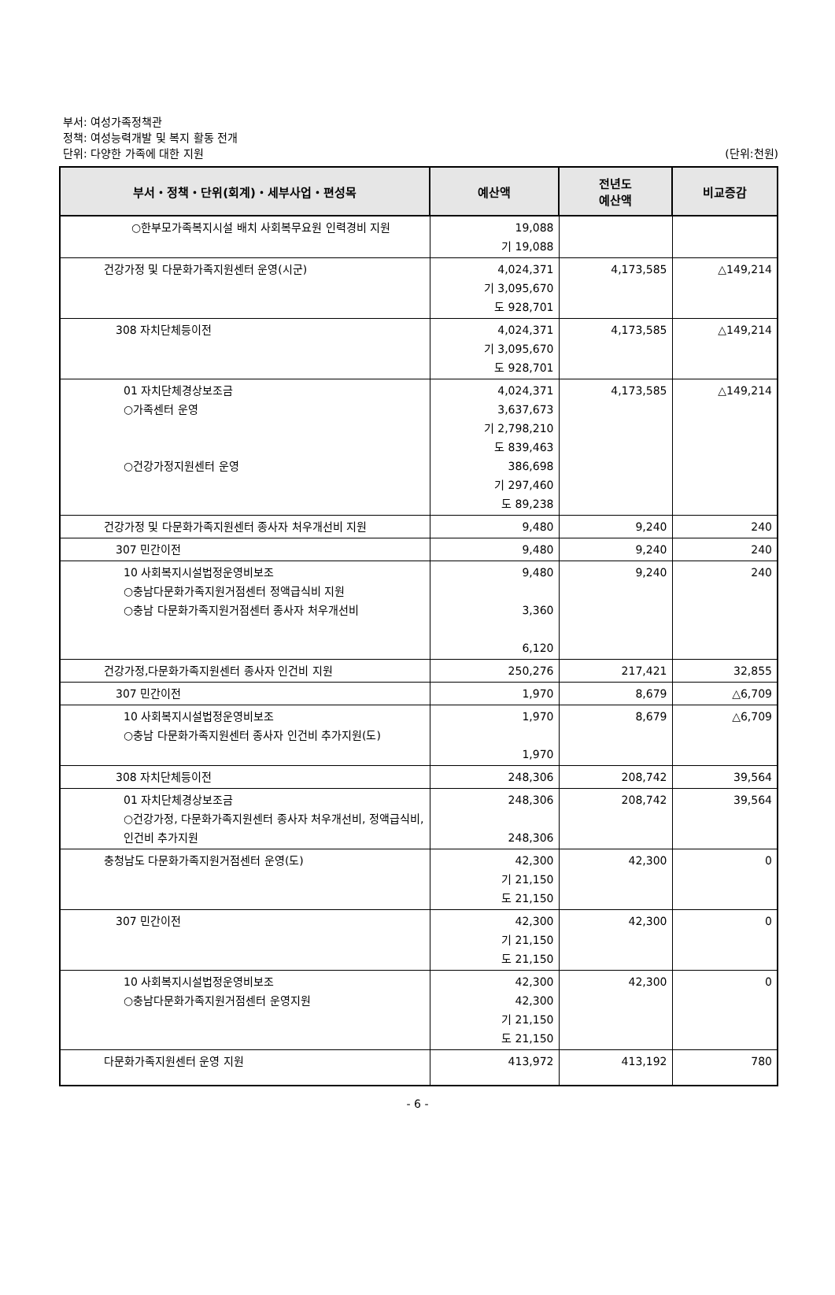부서: 여성가족정책관
정책: 여성능력개발 및 복지 활동 전개
단위: 다양한 가족에 대한 지원
(단위:천원)
| 부서・정책・단위(회계)・세부사업・편성목 | 예산액 | 전년도 예산액 | 비교증감 |
| --- | --- | --- | --- |
| ○한부모가족복지시설 배치 사회복무요원 인력경비 지원 | 19,088 기 19,088 | | |
| 건강가정 및 다문화가족지원센터 운영(시군) | 4,024,371 기 3,095,670 도 928,701 | 4,173,585 | △149,214 |
| 308 자치단체등이전 | 4,024,371 기 3,095,670 도 928,701 | 4,173,585 | △149,214 |
| 01 자치단체경상보조금 ○가족센터 운영 ○건강가정지원센터 운영 | 4,024,371 3,637,673 기 2,798,210 도 839,463 386,698 기 297,460 도 89,238 | 4,173,585 | △149,214 |
| 건강가정 및 다문화가족지원센터 종사자 처우개선비 지원 | 9,480 | 9,240 | 240 |
| 307 민간이전 | 9,480 | 9,240 | 240 |
| 10 사회복지시설법정운영비보조 ○충남다문화가족지원거점센터 정액급식비 지원 ○충남 다문화가족지원거점센터 종사자 처우개선비 | 9,480 3,360 6,120 | 9,240 | 240 |
| 건강가정,다문화가족지원센터 종사자 인건비 지원 | 250,276 | 217,421 | 32,855 |
| 307 민간이전 | 1,970 | 8,679 | △6,709 |
| 10 사회복지시설법정운영비보조 ○충남 다문화가족지원센터 종사자 인건비 추가지원(도) | 1,970 1,970 | 8,679 | △6,709 |
| 308 자치단체등이전 | 248,306 | 208,742 | 39,564 |
| 01 자치단체경상보조금 ○건강가정, 다문화가족지원센터 종사자 처우개선비, 정액급식비, 인건비 추가지원 | 248,306 248,306 | 208,742 | 39,564 |
| 충청남도 다문화가족지원거점센터 운영(도) | 42,300 기 21,150 도 21,150 | 42,300 | 0 |
| 307 민간이전 | 42,300 기 21,150 도 21,150 | 42,300 | 0 |
| 10 사회복지시설법정운영비보조 ○충남다문화가족지원거점센터 운영지원 | 42,300 42,300 기 21,150 도 21,150 | 42,300 | 0 |
| 다문화가족지원센터 운영 지원 | 413,972 | 413,192 | 780 |
- 6 -